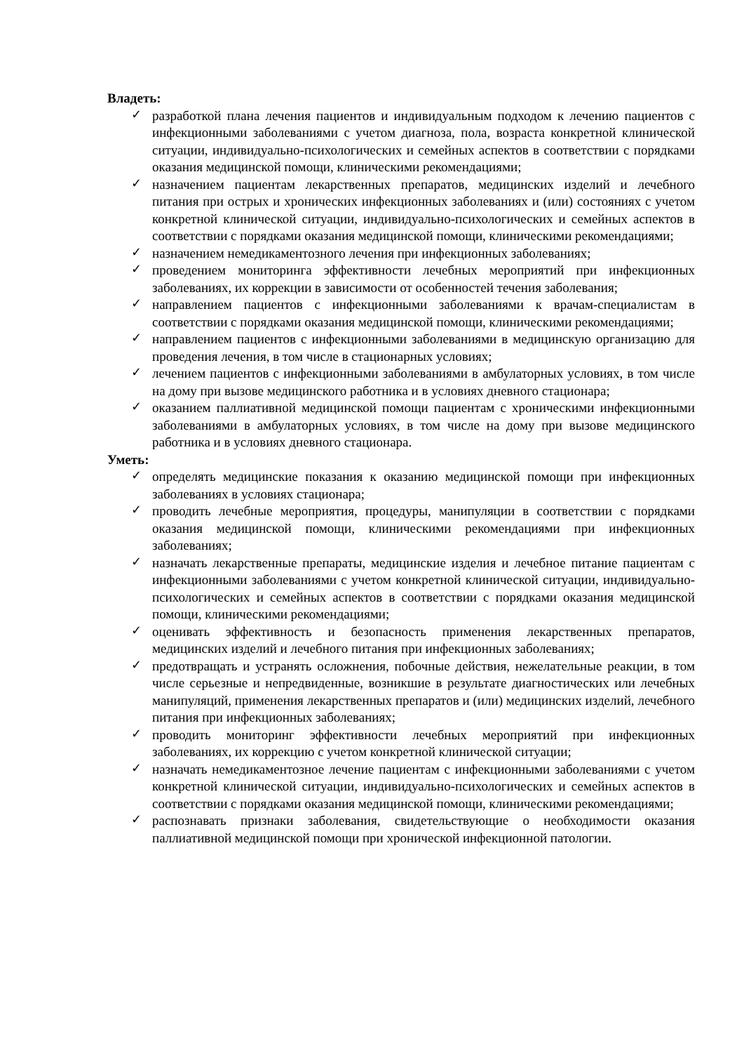Владеть:
✓ разработкой плана лечения пациентов и индивидуальным подходом к лечению пациентов с инфекционными заболеваниями с учетом диагноза, пола, возраста конкретной клинической ситуации, индивидуально-психологических и семейных аспектов в соответствии с порядками оказания медицинской помощи, клиническими рекомендациями;
✓ назначением пациентам лекарственных препаратов, медицинских изделий и лечебного питания при острых и хронических инфекционных заболеваниях и (или) состояниях с учетом конкретной клинической ситуации, индивидуально-психологических и семейных аспектов в соответствии с порядками оказания медицинской помощи, клиническими рекомендациями;
✓ назначением немедикаментозного лечения при инфекционных заболеваниях;
✓ проведением мониторинга эффективности лечебных мероприятий при инфекционных заболеваниях, их коррекции в зависимости от особенностей течения заболевания;
✓ направлением пациентов с инфекционными заболеваниями к врачам-специалистам в соответствии с порядками оказания медицинской помощи, клиническими рекомендациями;
✓ направлением пациентов с инфекционными заболеваниями в медицинскую организацию для проведения лечения, в том числе в стационарных условиях;
✓ лечением пациентов с инфекционными заболеваниями в амбулаторных условиях, в том числе на дому при вызове медицинского работника и в условиях дневного стационара;
✓ оказанием паллиативной медицинской помощи пациентам с хроническими инфекционными заболеваниями в амбулаторных условиях, в том числе на дому при вызове медицинского работника и в условиях дневного стационара.
Уметь:
✓ определять медицинские показания к оказанию медицинской помощи при инфекционных заболеваниях в условиях стационара;
✓ проводить лечебные мероприятия, процедуры, манипуляции в соответствии с порядками оказания медицинской помощи, клиническими рекомендациями при инфекционных заболеваниях;
✓ назначать лекарственные препараты, медицинские изделия и лечебное питание пациентам с инфекционными заболеваниями с учетом конкретной клинической ситуации, индивидуально-психологических и семейных аспектов в соответствии с порядками оказания медицинской помощи, клиническими рекомендациями;
✓ оценивать эффективность и безопасность применения лекарственных препаратов, медицинских изделий и лечебного питания при инфекционных заболеваниях;
✓ предотвращать и устранять осложнения, побочные действия, нежелательные реакции, в том числе серьезные и непредвиденные, возникшие в результате диагностических или лечебных манипуляций, применения лекарственных препаратов и (или) медицинских изделий, лечебного питания при инфекционных заболеваниях;
✓ проводить мониторинг эффективности лечебных мероприятий при инфекционных заболеваниях, их коррекцию с учетом конкретной клинической ситуации;
✓ назначать немедикаментозное лечение пациентам с инфекционными заболеваниями с учетом конкретной клинической ситуации, индивидуально-психологических и семейных аспектов в соответствии с порядками оказания медицинской помощи, клиническими рекомендациями;
✓ распознавать признаки заболевания, свидетельствующие о необходимости оказания паллиативной медицинской помощи при хронической инфекционной патологии.